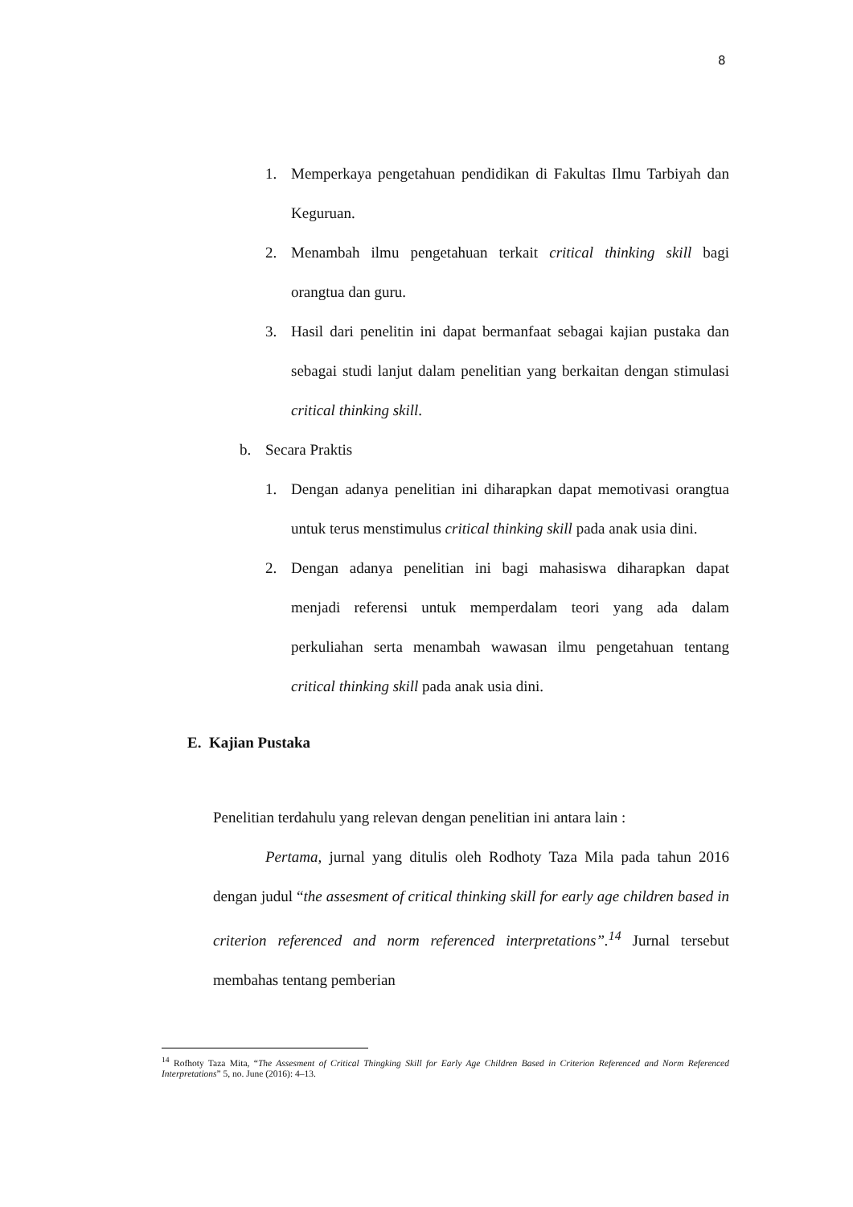8
1. Memperkaya pengetahuan pendidikan di Fakultas Ilmu Tarbiyah dan Keguruan.
2. Menambah ilmu pengetahuan terkait critical thinking skill bagi orangtua dan guru.
3. Hasil dari penelitin ini dapat bermanfaat sebagai kajian pustaka dan sebagai studi lanjut dalam penelitian yang berkaitan dengan stimulasi critical thinking skill.
b. Secara Praktis
1. Dengan adanya penelitian ini diharapkan dapat memotivasi orangtua untuk terus menstimulus critical thinking skill pada anak usia dini.
2. Dengan adanya penelitian ini bagi mahasiswa diharapkan dapat menjadi referensi untuk memperdalam teori yang ada dalam perkuliahan serta menambah wawasan ilmu pengetahuan tentang critical thinking skill pada anak usia dini.
E. Kajian Pustaka
Penelitian terdahulu yang relevan dengan penelitian ini antara lain :
Pertama, jurnal yang ditulis oleh Rodhoty Taza Mila pada tahun 2016 dengan judul “the assesment of critical thinking skill for early age children based in criterion referenced and norm referenced interpretations”.<sup>14</sup> Jurnal tersebut membahas tentang pemberian
<sup>14</sup> Rofhoty Taza Mita, “The Assesment of Critical Thingking Skill for Early Age Children Based in Criterion Referenced and Norm Referenced Interpretations” 5, no. June (2016): 4–13.